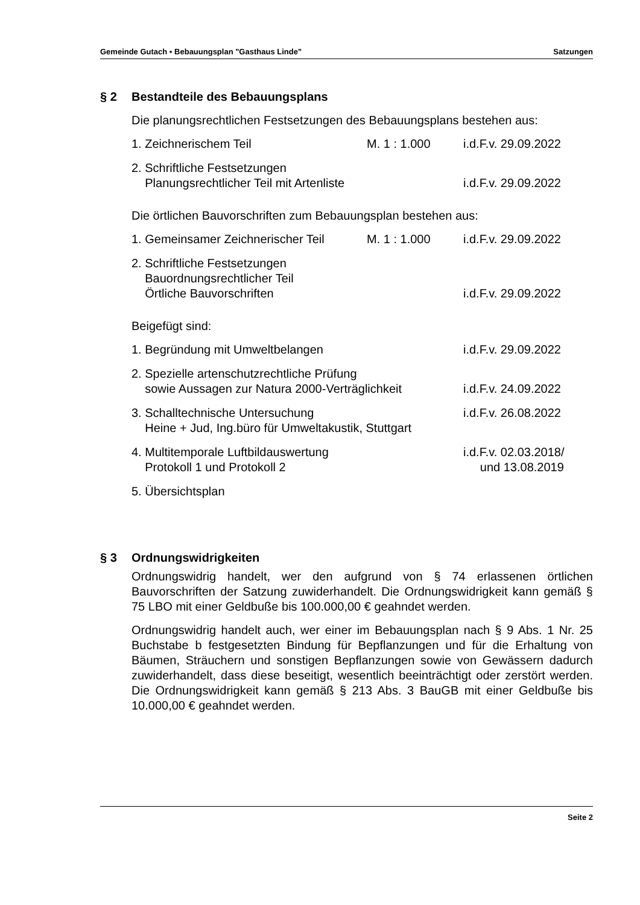Gemeinde Gutach ▪ Bebauungsplan "Gasthaus Linde" Satzungen
§ 2 Bestandteile des Bebauungsplans
Die planungsrechtlichen Festsetzungen des Bebauungsplans bestehen aus:
| 1. Zeichnerischem Teil | M. 1 : 1.000 | i.d.F.v. 29.09.2022 |
| 2. Schriftliche Festsetzungen Planungsrechtlicher Teil mit Artenliste | | i.d.F.v. 29.09.2022 |
Die örtlichen Bauvorschriften zum Bebauungsplan bestehen aus:
| 1. Gemeinsamer Zeichnerischer Teil | M. 1 : 1.000 | i.d.F.v. 29.09.2022 |
| 2. Schriftliche Festsetzungen Bauordnungsrechtlicher Teil Örtliche Bauvorschriften | | i.d.F.v. 29.09.2022 |
Beigefügt sind:
| 1. Begründung mit Umweltbelangen | i.d.F.v. 29.09.2022 |
| 2. Spezielle artenschutzrechtliche Prüfung sowie Aussagen zur Natura 2000-Verträglichkeit | i.d.F.v. 24.09.2022 |
| 3. Schalltechnische Untersuchung Heine + Jud, Ing.büro für Umweltakustik, Stuttgart | i.d.F.v. 26.08.2022 |
| 4. Multitemporale Luftbildauswertung Protokoll 1 und Protokoll 2 | i.d.F.v. 02.03.2018/ und 13.08.2019 |
| 5. Übersichtsplan | |
§ 3 Ordnungswidrigkeiten
Ordnungswidrig handelt, wer den aufgrund von § 74 erlassenen örtlichen Bauvorschriften der Satzung zuwiderhandelt. Die Ordnungswidrigkeit kann gemäß § 75 LBO mit einer Geldbuße bis 100.000,00 € geahndet werden.
Ordnungswidrig handelt auch, wer einer im Bebauungsplan nach § 9 Abs. 1 Nr. 25 Buchstabe b festgesetzten Bindung für Bepflanzungen und für die Erhaltung von Bäumen, Sträuchern und sonstigen Bepflanzungen sowie von Gewässern dadurch zuwiderhandelt, dass diese beseitigt, wesentlich beeinträchtigt oder zerstört werden. Die Ordnungswidrigkeit kann gemäß § 213 Abs. 3 BauGB mit einer Geldbuße bis 10.000,00 € geahndet werden.
Seite 2